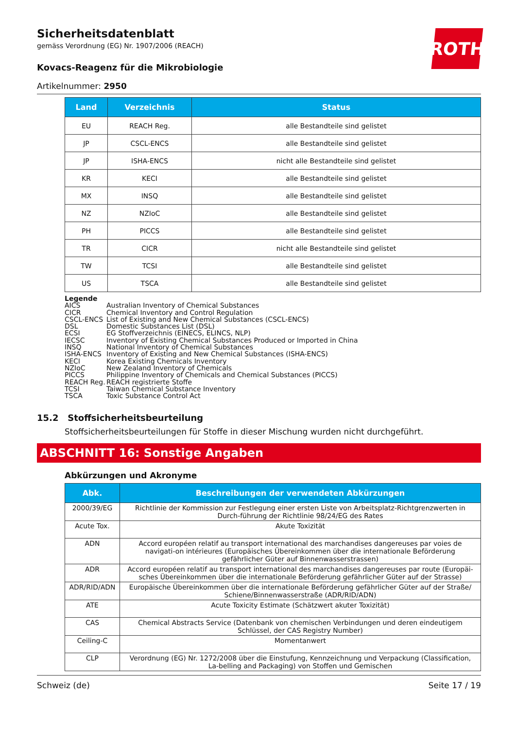ROTH
Sicherheitsdatenblatt
gemäss Verordnung (EG) Nr. 1907/2006 (REACH)
Kovacs-Reagenz für die Mikrobiologie
Artikelnummer: 2950
| Land | Verzeichnis | Status |
| --- | --- | --- |
| EU | REACH Reg. | alle Bestandteile sind gelistet |
| JP | CSCL-ENCS | alle Bestandteile sind gelistet |
| JP | ISHA-ENCS | nicht alle Bestandteile sind gelistet |
| KR | KECI | alle Bestandteile sind gelistet |
| MX | INSQ | alle Bestandteile sind gelistet |
| NZ | NZIoC | alle Bestandteile sind gelistet |
| PH | PICCS | alle Bestandteile sind gelistet |
| TR | CICR | nicht alle Bestandteile sind gelistet |
| TW | TCSI | alle Bestandteile sind gelistet |
| US | TSCA | alle Bestandteile sind gelistet |
Legende
AICS Australian Inventory of Chemical Substances
CICR Chemical Inventory and Control Regulation
CSCL-ENCS List of Existing and New Chemical Substances (CSCL-ENCS)
DSL Domestic Substances List (DSL)
ECSI EG Stoffverzeichnis (EINECS, ELINCS, NLP)
IECSC Inventory of Existing Chemical Substances Produced or Imported in China
INSQ National Inventory of Chemical Substances
ISHA-ENCS Inventory of Existing and New Chemical Substances (ISHA-ENCS)
KECI Korea Existing Chemicals Inventory
NZIoC New Zealand Inventory of Chemicals
PICCS Philippine Inventory of Chemicals and Chemical Substances (PICCS)
REACH Reg. REACH registrierte Stoffe
TCSI Taiwan Chemical Substance Inventory
TSCA Toxic Substance Control Act
15.2 Stoffsicherheitsbeurteilung
Stoffsicherheitsbeurteilungen für Stoffe in dieser Mischung wurden nicht durchgeführt.
ABSCHNITT 16: Sonstige Angaben
Abkürzungen und Akronyme
| Abk. | Beschreibungen der verwendeten Abkürzungen |
| --- | --- |
| 2000/39/EG | Richtlinie der Kommission zur Festlegung einer ersten Liste von Arbeitsplatz-Richtgrenzwerten in Durch-führung der Richtlinie 98/24/EG des Rates |
| Acute Tox. | Akute Toxizität |
| ADN | Accord européen relatif au transport international des marchandises dangereuses par voies de navigati-on intérieures (Europäisches Übereinkommen über die internationale Beförderung gefährlicher Güter auf Binnenwasserstrassen) |
| ADR | Accord européen relatif au transport international des marchandises dangereuses par route (Europäi-sches Übereinkommen über die internationale Beförderung gefährlicher Güter auf der Strasse) |
| ADR/RID/ADN | Europäische Übereinkommen über die internationale Beförderung gefährlicher Güter auf der Straße/ Schiene/Binnenwasserstraße (ADR/RID/ADN) |
| ATE | Acute Toxicity Estimate (Schätzwert akuter Toxizität) |
| CAS | Chemical Abstracts Service (Datenbank von chemischen Verbindungen und deren eindeutigem Schlüssel, der CAS Registry Number) |
| Ceiling-C | Momentanwert |
| CLP | Verordnung (EG) Nr. 1272/2008 über die Einstufung, Kennzeichnung und Verpackung (Classification, La-belling and Packaging) von Stoffen und Gemischen |
Schweiz (de) Seite 17 / 19